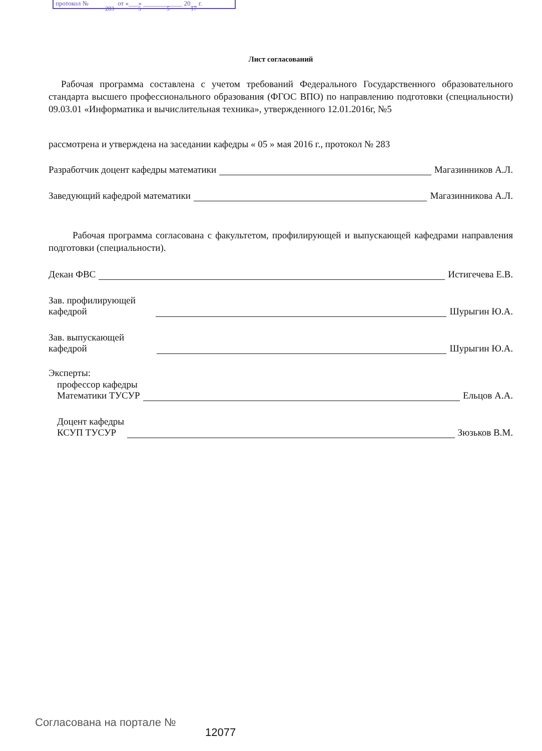протокол № от «___» ____________ 20__ г.
283 5 5 17
Лист согласований
Рабочая программа составлена с учетом требований Федерального Государственного образовательного стандарта высшего профессионального образования (ФГОС ВПО) по направлению подготовки (специальности) 09.03.01 «Информатика и вычислительная техника», утвержденного 12.01.2016г, №5
рассмотрена и утверждена на заседании кафедры « 05 » мая 2016 г., протокол № 283
Разработчик доцент кафедры математики Магазинников А.Л.
Заведующий кафедрой математики Магазинникова А.Л.
Рабочая программа согласована с факультетом, профилирующей и выпускающей кафедрами направления подготовки (специальности).
Декан ФВС Истигечева Е.В.
Зав. профилирующей
кафедрой Шурыгин Ю.А.
Зав. выпускающей
кафедрой Шурыгин Ю.А.
Эксперты:
профессор кафедры
Математики ТУСУР Ельцов А.А.
Доцент кафедры
КСУП ТУСУР Зюзьков В.М.
Согласована на портале №
12077